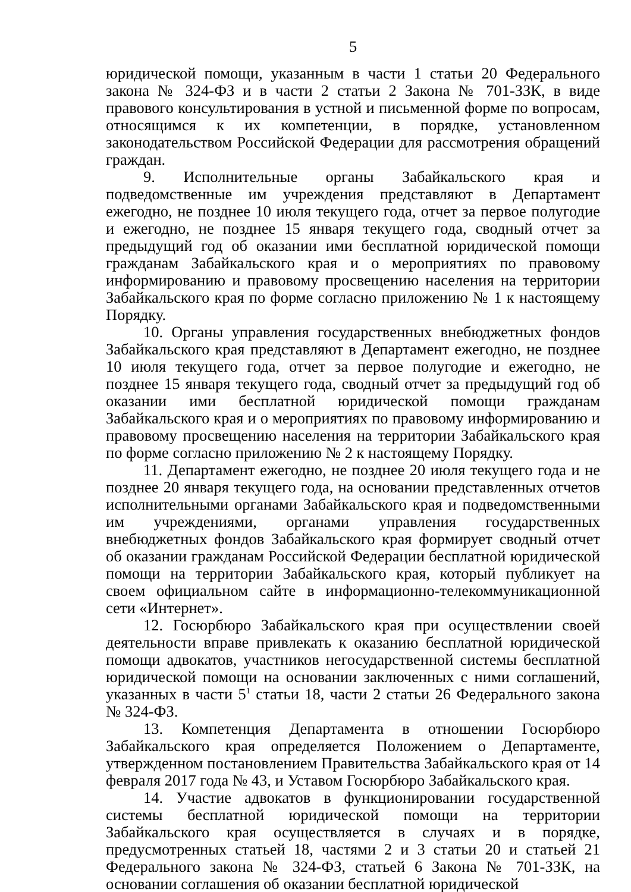5
юридической помощи, указанным в части 1 статьи 20 Федерального закона № 324-ФЗ и в части 2 статьи 2 Закона № 701-ЗЗК, в виде правового консультирования в устной и письменной форме по вопросам, относящимся к их компетенции, в порядке, установленном законодательством Российской Федерации для рассмотрения обращений граждан.
9. Исполнительные органы Забайкальского края и подведомственные им учреждения представляют в Департамент ежегодно, не позднее 10 июля текущего года, отчет за первое полугодие и ежегодно, не позднее 15 января текущего года, сводный отчет за предыдущий год об оказании ими бесплатной юридической помощи гражданам Забайкальского края и о мероприятиях по правовому информированию и правовому просвещению населения на территории Забайкальского края по форме согласно приложению № 1 к настоящему Порядку.
10. Органы управления государственных внебюджетных фондов Забайкальского края представляют в Департамент ежегодно, не позднее 10 июля текущего года, отчет за первое полугодие и ежегодно, не позднее 15 января текущего года, сводный отчет за предыдущий год об оказании ими бесплатной юридической помощи гражданам Забайкальского края и о мероприятиях по правовому информированию и правовому просвещению населения на территории Забайкальского края по форме согласно приложению № 2 к настоящему Порядку.
11. Департамент ежегодно, не позднее 20 июля текущего года и не позднее 20 января текущего года, на основании представленных отчетов исполнительными органами Забайкальского края и подведомственными им учреждениями, органами управления государственных внебюджетных фондов Забайкальского края формирует сводный отчет об оказании гражданам Российской Федерации бесплатной юридической помощи на территории Забайкальского края, который публикует на своем официальном сайте в информационно-телекоммуникационной сети «Интернет».
12. Госюрбюро Забайкальского края при осуществлении своей деятельности вправе привлекать к оказанию бесплатной юридической помощи адвокатов, участников негосударственной системы бесплатной юридической помощи на основании заключенных с ними соглашений, указанных в части 5<sup>1</sup> статьи 18, части 2 статьи 26 Федерального закона № 324-ФЗ.
13. Компетенция Департамента в отношении Госюрбюро Забайкальского края определяется Положением о Департаменте, утвержденном постановлением Правительства Забайкальского края от 14 февраля 2017 года № 43, и Уставом Госюрбюро Забайкальского края.
14. Участие адвокатов в функционировании государственной системы бесплатной юридической помощи на территории Забайкальского края осуществляется в случаях и в порядке, предусмотренных статьей 18, частями 2 и 3 статьи 20 и статьей 21 Федерального закона № 324-ФЗ, статьей 6 Закона № 701-ЗЗК, на основании соглашения об оказании бесплатной юридической